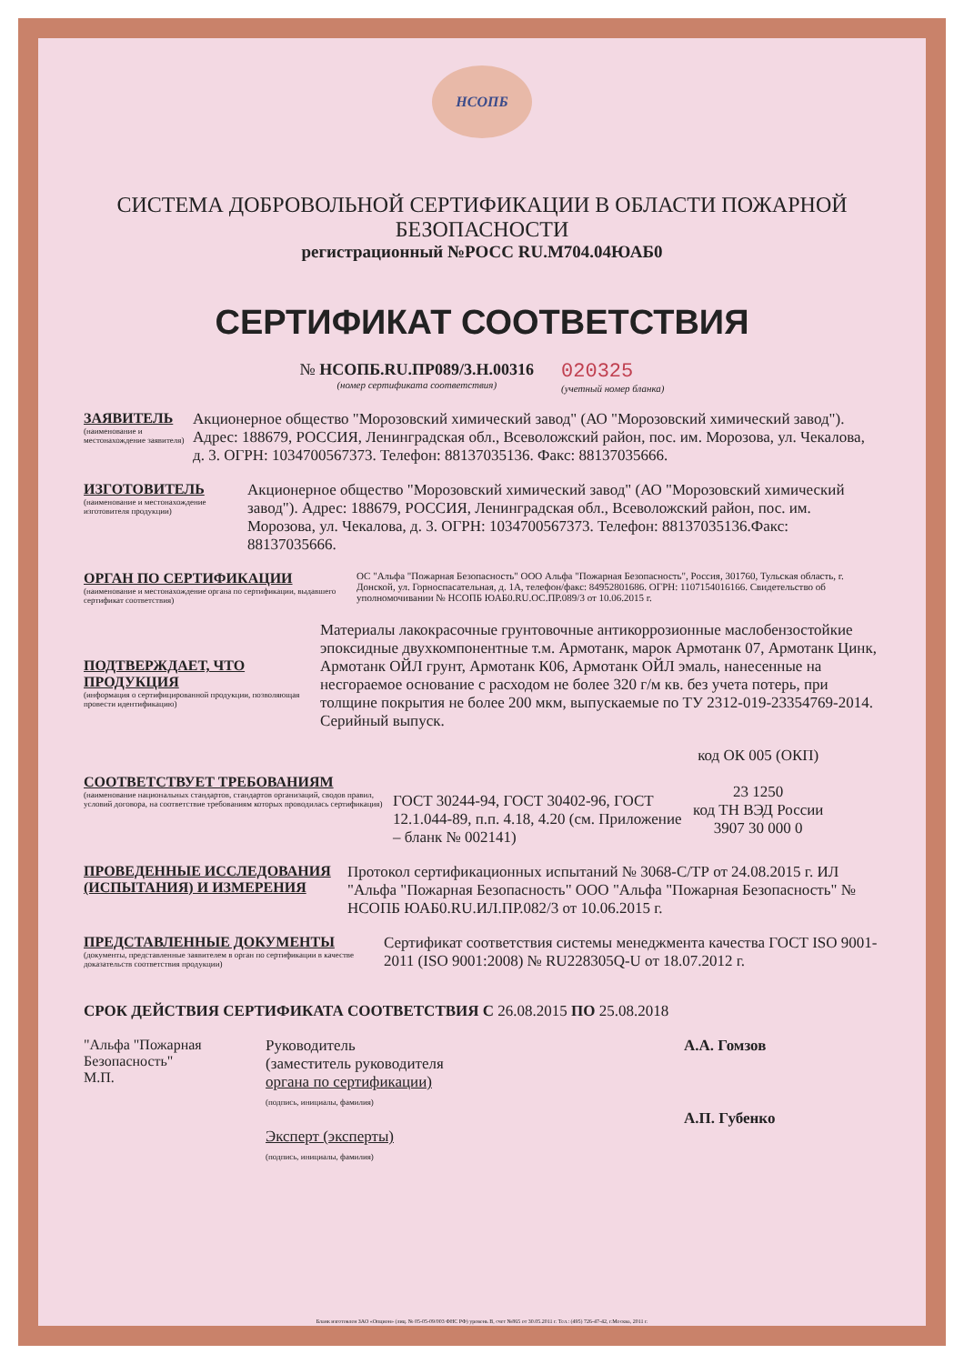НСОПБ
СИСТЕМА ДОБРОВОЛЬНОЙ СЕРТИФИКАЦИИ В ОБЛАСТИ ПОЖАРНОЙ БЕЗОПАСНОСТИ
регистрационный №РОСС RU.М704.04ЮАБ0
СЕРТИФИКАТ СООТВЕТСТВИЯ
№ НСОПБ.RU.ПР089/3.Н.00316
(номер сертификата соответствия)
020325
(учетный номер бланка)
ЗАЯВИТЕЛЬ
(наименование и местонахождение заявителя)
Акционерное общество "Морозовский химический завод" (АО "Морозовский химический завод"). Адрес: 188679, РОССИЯ, Ленинградская обл., Всеволожский район, пос. им. Морозова, ул. Чекалова, д. 3. ОГРН: 1034700567373. Телефон: 88137035136. Факс: 88137035666.
ИЗГОТОВИТЕЛЬ
(наименование и местонахождение изготовителя продукции)
Акционерное общество "Морозовский химический завод" (АО "Морозовский химический завод"). Адрес: 188679, РОССИЯ, Ленинградская обл., Всеволожский район, пос. им. Морозова, ул. Чекалова, д. 3. ОГРН: 1034700567373. Телефон: 88137035136.Факс: 88137035666.
ОРГАН ПО СЕРТИФИКАЦИИ
(наименование и местонахождение органа по сертификации, выдавшего сертификат соответствия)
ОС "Альфа "Пожарная Безопасность" ООО Альфа "Пожарная Безопасность", Россия, 301760, Тульская область, г. Донской, ул. Горноспасательная, д. 1А, телефон/факс: 84952801686. ОГРН: 1107154016166. Свидетельство об уполномочивании № НСОПБ ЮАБ0.RU.ОС.ПР.089/3 от 10.06.2015 г.
ПОДТВЕРЖДАЕТ, ЧТО ПРОДУКЦИЯ
(информация о сертифицированной продукции, позволяющая провести идентификацию)
Материалы лакокрасочные грунтовочные антикоррозионные маслобензостойкие эпоксидные двухкомпонентные т.м. Армотанк, марок Армотанк 07, Армотанк Цинк, Армотанк ОЙЛ грунт, Армотанк К06, Армотанк ОЙЛ эмаль, нанесенные на несгораемое основание с расходом не более 320 г/м кв. без учета потерь, при толщине покрытия не более 200 мкм, выпускаемые по ТУ 2312-019-23354769-2014. Серийный выпуск.
СООТВЕТСТВУЕТ ТРЕБОВАНИЯМ
(наименование национальных стандартов, стандартов организаций, сводов правил, условий договора, на соответствие требованиям которых проводилась сертификация)
ГОСТ 30244-94, ГОСТ 30402-96, ГОСТ 12.1.044-89, п.п. 4.18, 4.20 (см. Приложение – бланк № 002141)
код ОК 005 (ОКП)
23 1250
код ТН ВЭД России
3907 30 000 0
ПРОВЕДЕННЫЕ ИССЛЕДОВАНИЯ (ИСПЫТАНИЯ) И ИЗМЕРЕНИЯ
Протокол сертификационных испытаний № 3068-С/ТР от 24.08.2015 г. ИЛ "Альфа "Пожарная Безопасность" ООО "Альфа "Пожарная Безопасность" № НСОПБ ЮАБ0.RU.ИЛ.ПР.082/3 от 10.06.2015 г.
ПРЕДСТАВЛЕННЫЕ ДОКУМЕНТЫ
(документы, представленные заявителем в орган по сертификации в качестве доказательств соответствия продукции)
Сертификат соответствия системы менеджмента качества ГОСТ ISO 9001-2011 (ISO 9001:2008) № RU228305Q-U от 18.07.2012 г.
СРОК ДЕЙСТВИЯ СЕРТИФИКАТА СООТВЕТСТВИЯ С 26.08.2015 ПО 25.08.2018
"Альфа "Пожарная Безопасность"
М.П.
Руководитель
(заместитель руководителя
органа по сертификации)
(подпись, инициалы, фамилия)
Эксперт (эксперты)
(подпись, инициалы, фамилия)
А.А. Гомзов
А.П. Губенко
Бланк изготовлен ЗАО «Опцион» (лиц. № 05-05-09/003 ФНС РФ) уровень В, счет №865 от 30.05.2011 г. Тел.: (495) 726-47-42, г.Москва, 2011 г.